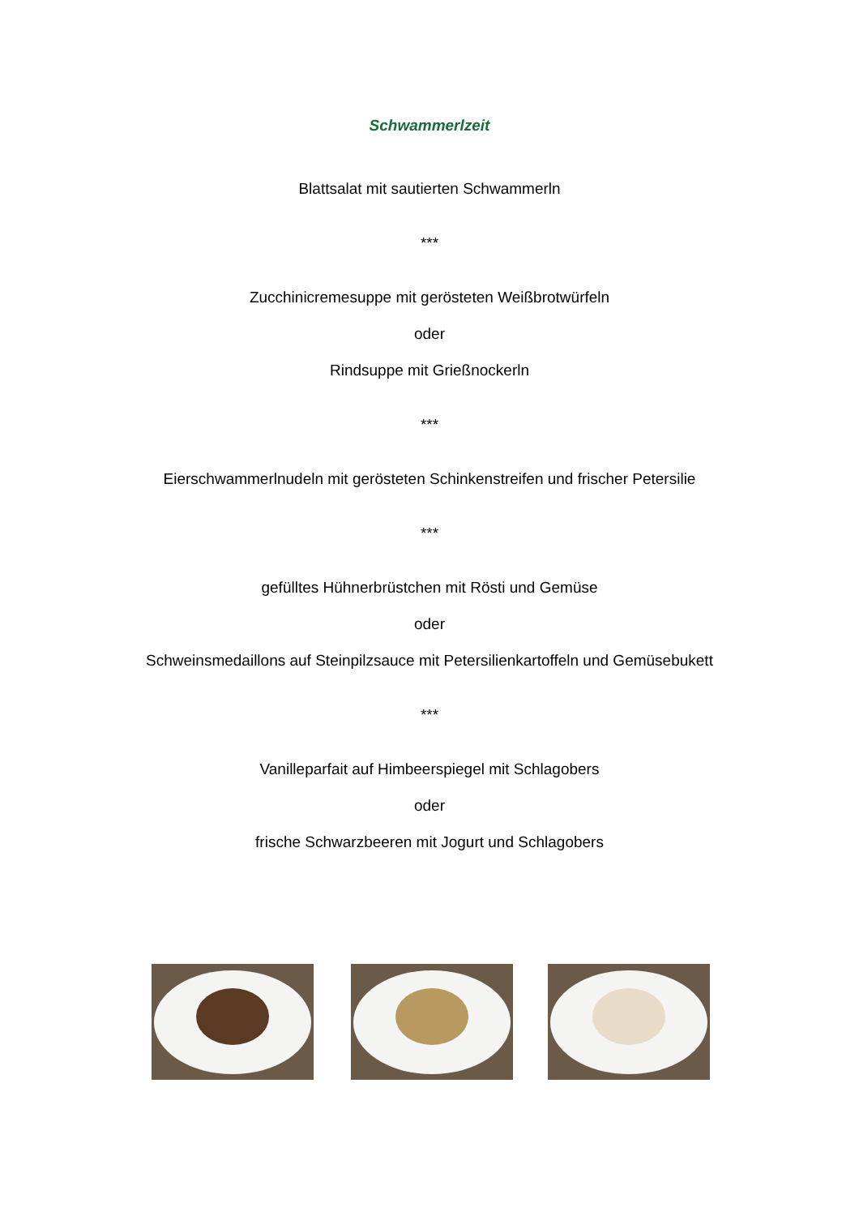Schwammerlzeit
Blattsalat mit sautierten Schwammerln
***
Zucchinicremesuppe mit gerösteten Weißbrotwürfeln
oder
Rindsuppe mit Grießnockerln
***
Eierschwammerlnudeln mit gerösteten Schinkenstreifen und frischer Petersilie
***
gefülltes Hühnerbrüstchen mit Rösti und Gemüse
oder
Schweinsmedaillons auf Steinpilzsauce mit Petersilienkartoffeln und Gemüsebukett
***
Vanilleparfait auf Himbeerspiegel mit Schlagobers
oder
frische Schwarzbeeren mit Jogurt und Schlagobers